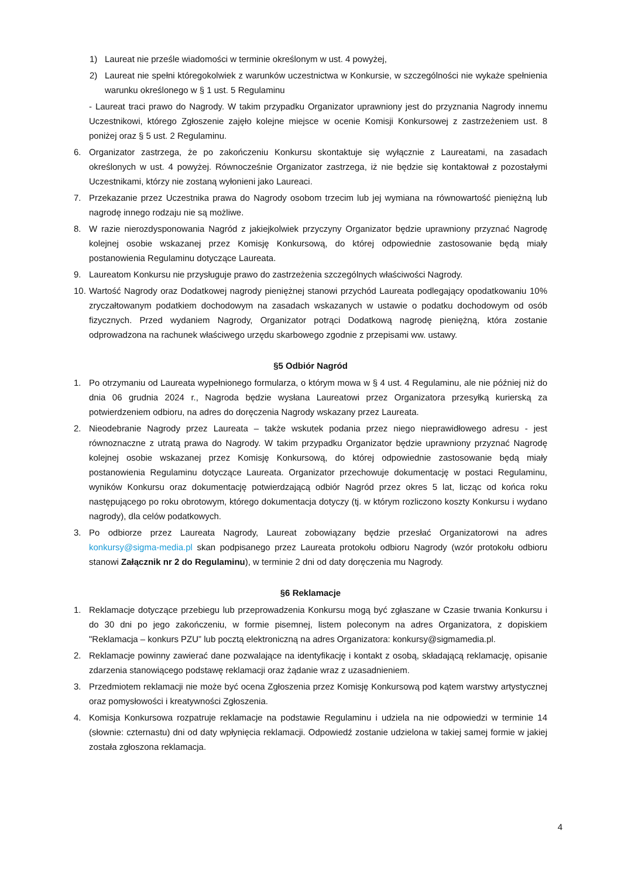1) Laureat nie prześle wiadomości w terminie określonym w ust. 4 powyżej,
2) Laureat nie spełni któregokolwiek z warunków uczestnictwa w Konkursie, w szczególności nie wykaże spełnienia warunku określonego w § 1 ust. 5 Regulaminu
- Laureat traci prawo do Nagrody. W takim przypadku Organizator uprawniony jest do przyznania Nagrody innemu Uczestnikowi, którego Zgłoszenie zajęło kolejne miejsce w ocenie Komisji Konkursowej z zastrzeżeniem ust. 8 poniżej oraz § 5 ust. 2 Regulaminu.
6. Organizator zastrzega, że po zakończeniu Konkursu skontaktuje się wyłącznie z Laureatami, na zasadach określonych w ust. 4 powyżej. Równocześnie Organizator zastrzega, iż nie będzie się kontaktował z pozostałymi Uczestnikami, którzy nie zostaną wyłonieni jako Laureaci.
7. Przekazanie przez Uczestnika prawa do Nagrody osobom trzecim lub jej wymiana na równowartość pieniężną lub nagrodę innego rodzaju nie są możliwe.
8. W razie nierozdysponowania Nagród z jakiejkolwiek przyczyny Organizator będzie uprawniony przyznać Nagrodę kolejnej osobie wskazanej przez Komisję Konkursową, do której odpowiednie zastosowanie będą miały postanowienia Regulaminu dotyczące Laureata.
9. Laureatom Konkursu nie przysługuje prawo do zastrzeżenia szczególnych właściwości Nagrody.
10. Wartość Nagrody oraz Dodatkowej nagrody pieniężnej stanowi przychód Laureata podlegający opodatkowaniu 10% zryczałtowanym podatkiem dochodowym na zasadach wskazanych w ustawie o podatku dochodowym od osób fizycznych. Przed wydaniem Nagrody, Organizator potrąci Dodatkową nagrodę pieniężną, która zostanie odprowadzona na rachunek właściwego urzędu skarbowego zgodnie z przepisami ww. ustawy.
§5 Odbiór Nagród
1. Po otrzymaniu od Laureata wypełnionego formularza, o którym mowa w § 4 ust. 4 Regulaminu, ale nie później niż do dnia 06 grudnia 2024 r., Nagroda będzie wysłana Laureatowi przez Organizatora przesyłką kurierską za potwierdzeniem odbioru, na adres do doręczenia Nagrody wskazany przez Laureata.
2. Nieodebranie Nagrody przez Laureata – także wskutek podania przez niego nieprawidłowego adresu - jest równoznaczne z utratą prawa do Nagrody. W takim przypadku Organizator będzie uprawniony przyznać Nagrodę kolejnej osobie wskazanej przez Komisję Konkursową, do której odpowiednie zastosowanie będą miały postanowienia Regulaminu dotyczące Laureata. Organizator przechowuje dokumentację w postaci Regulaminu, wyników Konkursu oraz dokumentację potwierdzającą odbiór Nagród przez okres 5 lat, licząc od końca roku następującego po roku obrotowym, którego dokumentacja dotyczy (tj. w którym rozliczono koszty Konkursu i wydano nagrody), dla celów podatkowych.
3. Po odbiorze przez Laureata Nagrody, Laureat zobowiązany będzie przesłać Organizatorowi na adres konkursy@sigma-media.pl skan podpisanego przez Laureata protokołu odbioru Nagrody (wzór protokołu odbioru stanowi Załącznik nr 2 do Regulaminu), w terminie 2 dni od daty doręczenia mu Nagrody.
§6 Reklamacje
1. Reklamacje dotyczące przebiegu lub przeprowadzenia Konkursu mogą być zgłaszane w Czasie trwania Konkursu i do 30 dni po jego zakończeniu, w formie pisemnej, listem poleconym na adres Organizatora, z dopiskiem "Reklamacja – konkurs PZU” lub pocztą elektroniczną na adres Organizatora: konkursy@sigmamedia.pl.
2. Reklamacje powinny zawierać dane pozwalające na identyfikację i kontakt z osobą, składającą reklamację, opisanie zdarzenia stanowiącego podstawę reklamacji oraz żądanie wraz z uzasadnieniem.
3. Przedmiotem reklamacji nie może być ocena Zgłoszenia przez Komisję Konkursową pod kątem warstwy artystycznej oraz pomysłowości i kreatywności Zgłoszenia.
4. Komisja Konkursowa rozpatruje reklamacje na podstawie Regulaminu i udziela na nie odpowiedzi w terminie 14 (słownie: czternastu) dni od daty wpłynięcia reklamacji. Odpowiedź zostanie udzielona w takiej samej formie w jakiej została zgłoszona reklamacja.
4